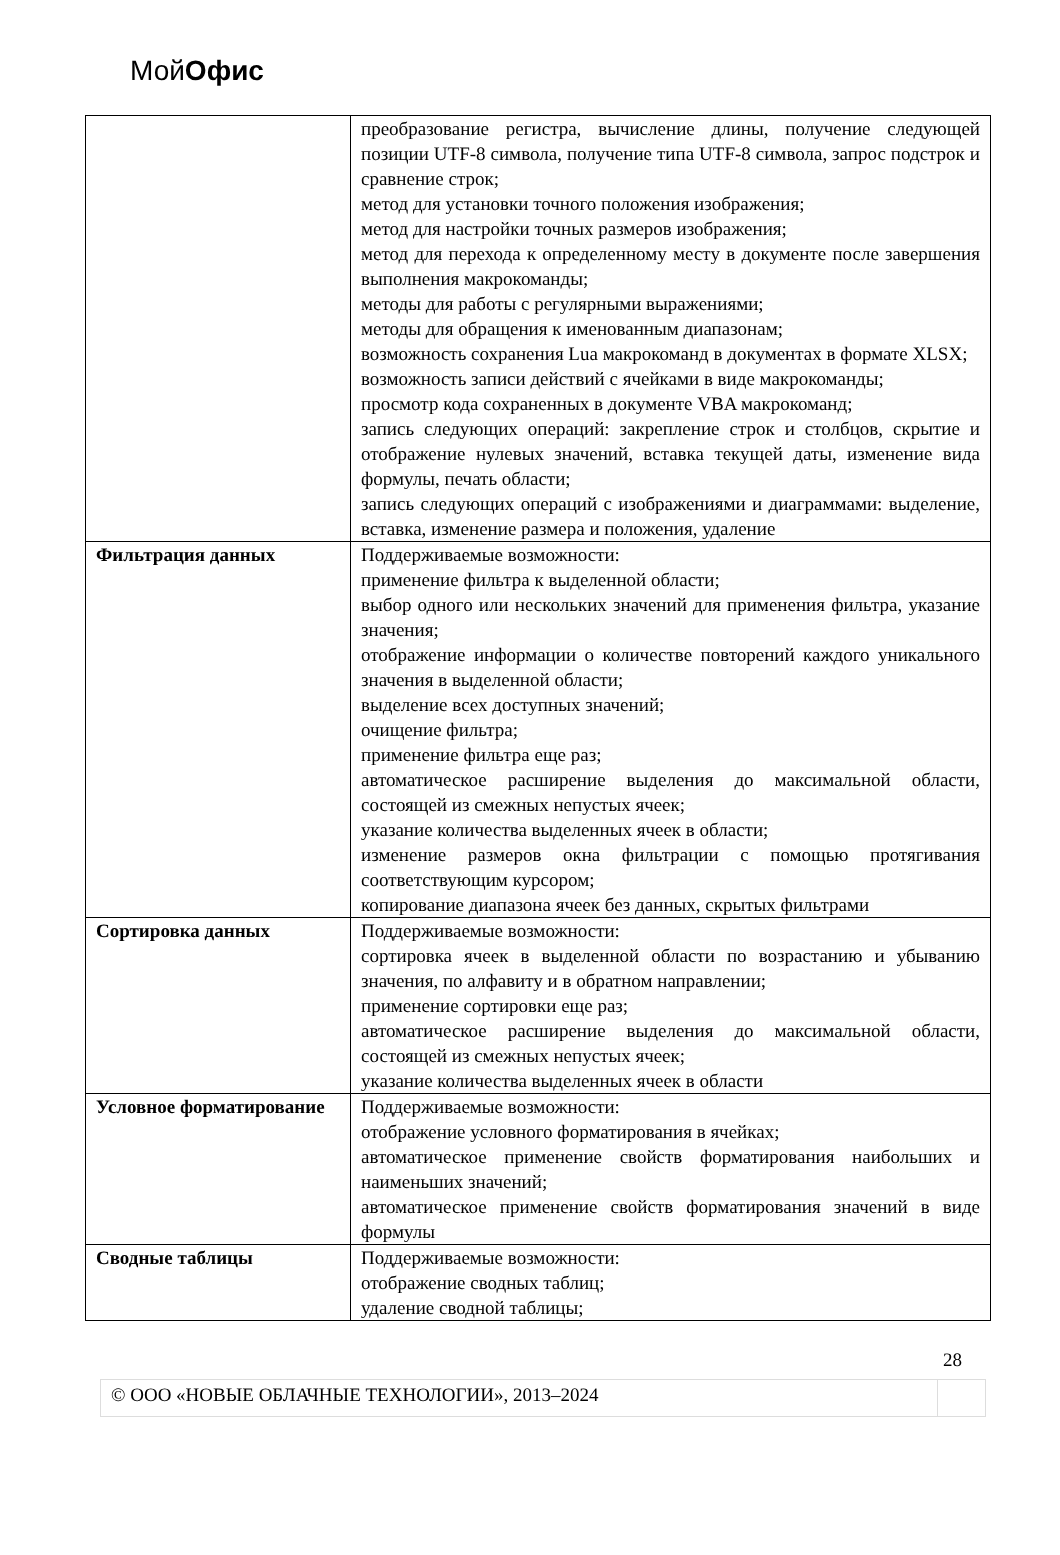МойОфис
| | преобразование регистра, вычисление длины, получение следующей позиции UTF-8 символа, получение типа UTF-8 символа, запрос подстрок и сравнение строк; метод для установки точного положения изображения; метод для настройки точных размеров изображения; метод для перехода к определенному месту в документе после завершения выполнения макрокоманды; методы для работы с регулярными выражениями; методы для обращения к именованным диапазонам; возможность сохранения Lua макрокоманд в документах в формате XLSX; возможность записи действий с ячейками в виде макрокоманды; просмотр кода сохраненных в документе VBA макрокоманд; запись следующих операций: закрепление строк и столбцов, скрытие и отображение нулевых значений, вставка текущей даты, изменение вида формулы, печать области; запись следующих операций с изображениями и диаграммами: выделение, вставка, изменение размера и положения, удаление |
| Фильтрация данных | Поддерживаемые возможности: применение фильтра к выделенной области; выбор одного или нескольких значений для применения фильтра, указание значения; отображение информации о количестве повторений каждого уникального значения в выделенной области; выделение всех доступных значений; очищение фильтра; применение фильтра еще раз; автоматическое расширение выделения до максимальной области, состоящей из смежных непустых ячеек; указание количества выделенных ячеек в области; изменение размеров окна фильтрации с помощью протягивания соответствующим курсором; копирование диапазона ячеек без данных, скрытых фильтрами |
| Сортировка данных | Поддерживаемые возможности: сортировка ячеек в выделенной области по возрастанию и убыванию значения, по алфавиту и в обратном направлении; применение сортировки еще раз; автоматическое расширение выделения до максимальной области, состоящей из смежных непустых ячеек; указание количества выделенных ячеек в области |
| Условное форматирование | Поддерживаемые возможности: отображение условного форматирования в ячейках; автоматическое применение свойств форматирования наибольших и наименьших значений; автоматическое применение свойств форматирования значений в виде формулы |
| Сводные таблицы | Поддерживаемые возможности: отображение сводных таблиц; удаление сводной таблицы; |
28
© ООО «НОВЫЕ ОБЛАЧНЫЕ ТЕХНОЛОГИИ», 2013–2024